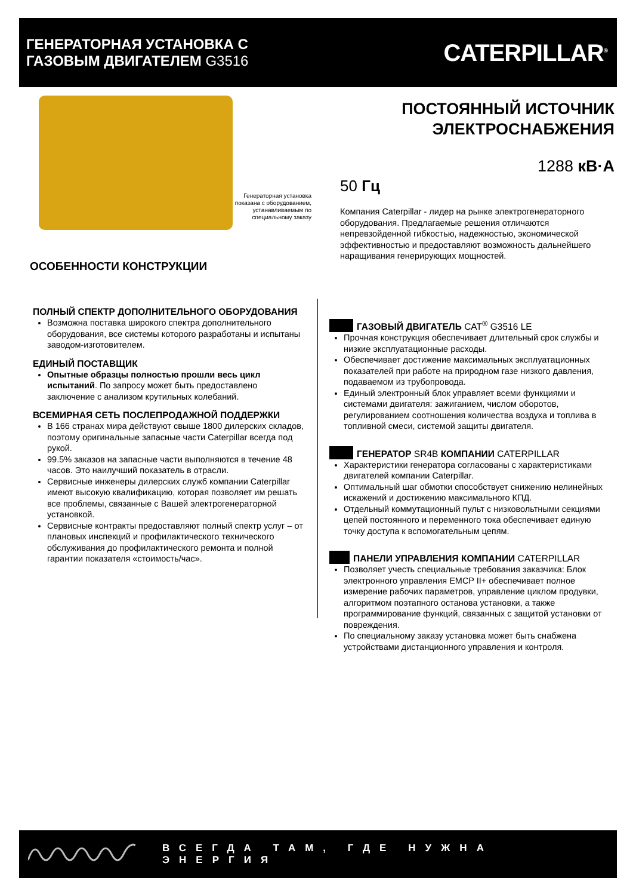ГЕНЕРАТОРНАЯ УСТАНОВКА С
ГАЗОВЫМ ДВИГАТЕЛЕМ G3516
CATERPILLAR<sup>®</sup>
Генераторная установка показана с оборудованием, устанавливаемым по специальному заказу
ПОСТОЯННЫЙ ИСТОЧНИК
ЭЛЕКТРОСНАБЖЕНИЯ
1288 кВ·А
50 Гц
Компания Caterpillar - лидер на рынке электрогенераторного оборудования. Предлагаемые решения отличаются непревзойденной гибкостью, надежностью, экономической эффективностью и предоставляют возможность дальнейшего наращивания генерирующих мощностей.
ОСОБЕННОСТИ КОНСТРУКЦИИ
ПОЛНЫЙ СПЕКТР ДОПОЛНИТЕЛЬНОГО ОБОРУДОВАНИЯ
Возможна поставка широкого спектра дополнительного оборудования, все системы которого разработаны и испытаны заводом-изготовителем.
ЕДИНЫЙ ПОСТАВЩИК
Опытные образцы полностью прошли весь цикл испытаний. По запросу может быть предоставлено заключение с анализом крутильных колебаний.
ВСЕМИРНАЯ СЕТЬ ПОСЛЕПРОДАЖНОЙ ПОДДЕРЖКИ
В 166 странах мира действуют свыше 1800 дилерских складов, поэтому оригинальные запасные части Caterpillar всегда под рукой.
99.5% заказов на запасные части выполняются в течение 48 часов. Это наилучший показатель в отрасли.
Сервисные инженеры дилерских служб компании Caterpillar имеют высокую квалификацию, которая позволяет им решать все проблемы, связанные с Вашей электрогенераторной установкой.
Сервисные контракты предоставляют полный спектр услуг – от плановых инспекций и профилактического технического обслуживания до профилактического ремонта и полной гарантии показателя «стоимость/час».
ГАЗОВЫЙ ДВИГАТЕЛЬ CAT<sup>®</sup> G3516 LE
Прочная конструкция обеспечивает длительный срок службы и низкие эксплуатационные расходы.
Обеспечивает достижение максимальных эксплуатационных показателей при работе на природном газе низкого давления, подаваемом из трубопровода.
Единый электронный блок управляет всеми функциями и системами двигателя: зажиганием, числом оборотов, регулированием соотношения количества воздуха и топлива в топливной смеси, системой защиты двигателя.
ГЕНЕРАТОР SR4B КОМПАНИИ CATERPILLAR
Характеристики генератора согласованы с характеристиками двигателей компании Caterpillar.
Оптимальный шаг обмотки способствует снижению нелинейных искажений и достижению максимального КПД.
Отдельный коммутационный пульт с низковольтными секциями цепей постоянного и переменного тока обеспечивает единую точку доступа к вспомогательным цепям.
ПАНЕЛИ УПРАВЛЕНИЯ КОМПАНИИ CATERPILLAR
Позволяет учесть специальные требования заказчика: Блок электронного управления EMCP II+ обеспечивает полное измерение рабочих параметров, управление циклом продувки, алгоритмом поэтапного останова установки, а также программирование функций, связанных с защитой установки от повреждения.
По специальному заказу установка может быть снабжена устройствами дистанционного управления и контроля.
ВСЕГДА ТАМ, ГДЕ НУЖНА ЭНЕРГИЯ